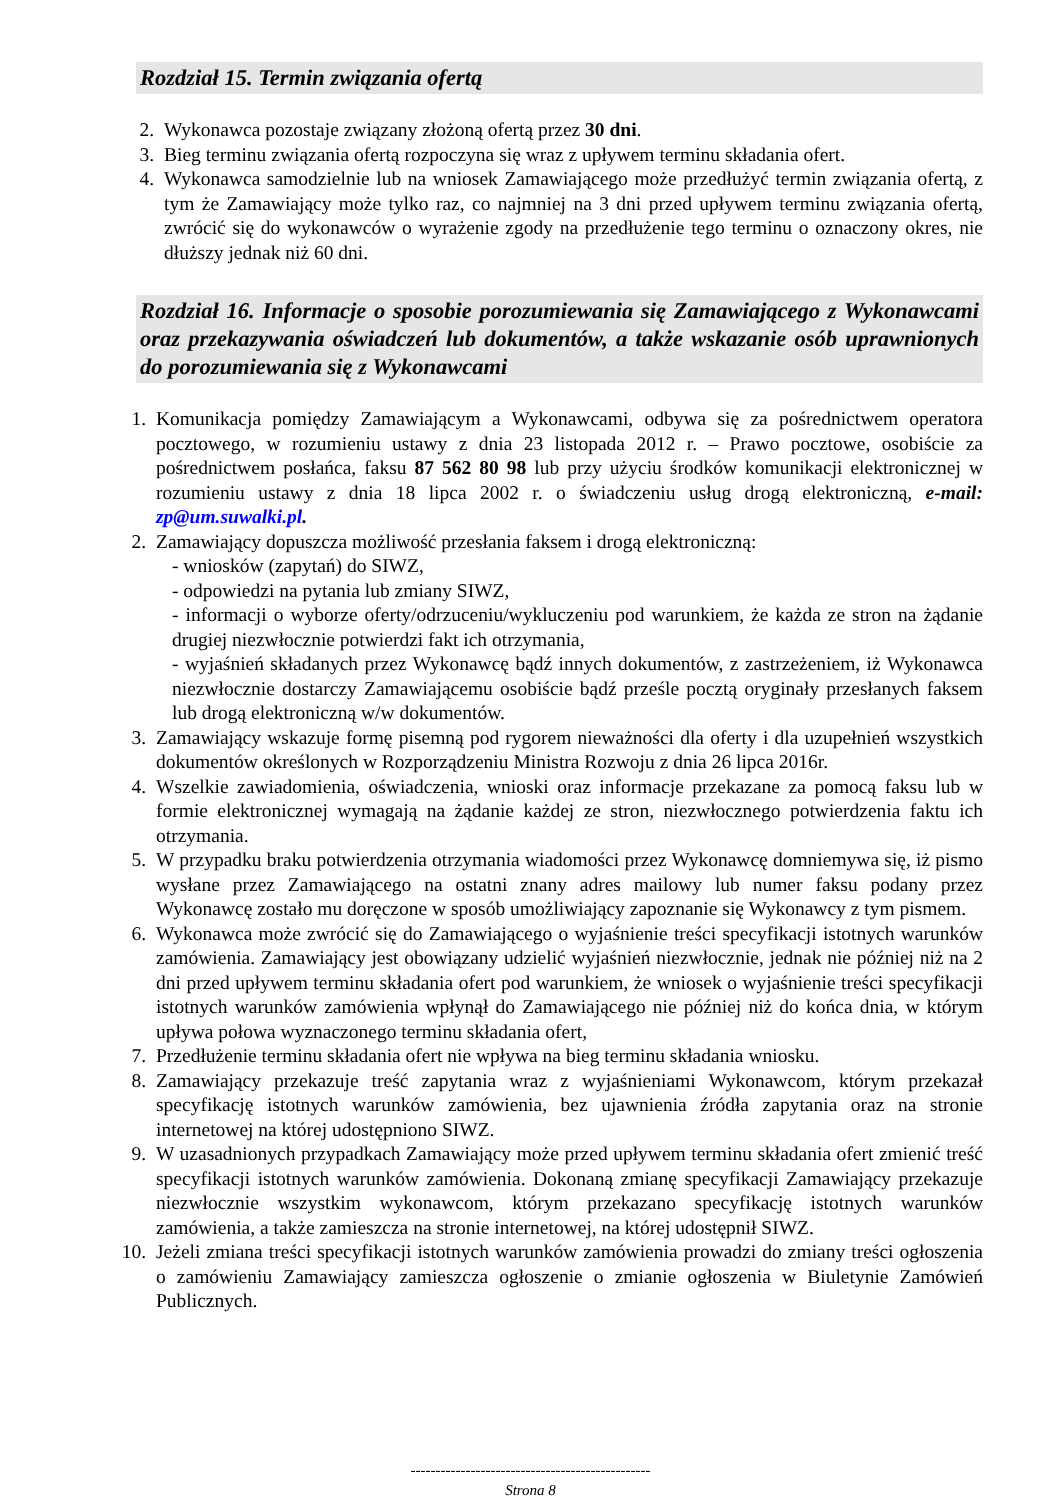Rozdział 15. Termin związania ofertą
2. Wykonawca pozostaje związany złożoną ofertą przez 30 dni.
3. Bieg terminu związania ofertą rozpoczyna się wraz z upływem terminu składania ofert.
4. Wykonawca samodzielnie lub na wniosek Zamawiającego może przedłużyć termin związania ofertą, z tym że Zamawiający może tylko raz, co najmniej na 3 dni przed upływem terminu związania ofertą, zwrócić się do wykonawców o wyrażenie zgody na przedłużenie tego terminu o oznaczony okres, nie dłuższy jednak niż 60 dni.
Rozdział 16. Informacje o sposobie porozumiewania się Zamawiającego z Wykonawcami oraz przekazywania oświadczeń lub dokumentów, a także wskazanie osób uprawnionych do porozumiewania się z Wykonawcami
1. Komunikacja pomiędzy Zamawiającym a Wykonawcami, odbywa się za pośrednictwem operatora pocztowego, w rozumieniu ustawy z dnia 23 listopada 2012 r. – Prawo pocztowe, osobiście za pośrednictwem posłańca, faksu 87 562 80 98 lub przy użyciu środków komunikacji elektronicznej w rozumieniu ustawy z dnia 18 lipca 2002 r. o świadczeniu usług drogą elektroniczną, e-mail: zp@um.suwalki.pl.
2. Zamawiający dopuszcza możliwość przesłania faksem i drogą elektroniczną:
- wniosków (zapytań) do SIWZ,
- odpowiedzi na pytania lub zmiany SIWZ,
- informacji o wyborze oferty/odrzuceniu/wykluczeniu pod warunkiem, że każda ze stron na żądanie drugiej niezwłocznie potwierdzi fakt ich otrzymania,
- wyjaśnień składanych przez Wykonawcę bądź innych dokumentów, z zastrzeżeniem, iż Wykonawca niezwłocznie dostarczy Zamawiającemu osobiście bądź prześle pocztą oryginały przesłanych faksem lub drogą elektroniczną w/w dokumentów.
3. Zamawiający wskazuje formę pisemną pod rygorem nieważności dla oferty i dla uzupełnień wszystkich dokumentów określonych w Rozporządzeniu Ministra Rozwoju z dnia 26 lipca 2016r.
4. Wszelkie zawiadomienia, oświadczenia, wnioski oraz informacje przekazane za pomocą faksu lub w formie elektronicznej wymagają na żądanie każdej ze stron, niezwłocznego potwierdzenia faktu ich otrzymania.
5. W przypadku braku potwierdzenia otrzymania wiadomości przez Wykonawcę domniemywa się, iż pismo wysłane przez Zamawiającego na ostatni znany adres mailowy lub numer faksu podany przez Wykonawcę zostało mu doręczone w sposób umożliwiający zapoznanie się Wykonawcy z tym pismem.
6. Wykonawca może zwrócić się do Zamawiającego o wyjaśnienie treści specyfikacji istotnych warunków zamówienia. Zamawiający jest obowiązany udzielić wyjaśnień niezwłocznie, jednak nie później niż na 2 dni przed upływem terminu składania ofert pod warunkiem, że wniosek o wyjaśnienie treści specyfikacji istotnych warunków zamówienia wpłynął do Zamawiającego nie później niż do końca dnia, w którym upływa połowa wyznaczonego terminu składania ofert,
7. Przedłużenie terminu składania ofert nie wpływa na bieg terminu składania wniosku.
8. Zamawiający przekazuje treść zapytania wraz z wyjaśnieniami Wykonawcom, którym przekazał specyfikację istotnych warunków zamówienia, bez ujawnienia źródła zapytania oraz na stronie internetowej na której udostępniono SIWZ.
9. W uzasadnionych przypadkach Zamawiający może przed upływem terminu składania ofert zmienić treść specyfikacji istotnych warunków zamówienia. Dokonaną zmianę specyfikacji Zamawiający przekazuje niezwłocznie wszystkim wykonawcom, którym przekazano specyfikację istotnych warunków zamówienia, a także zamieszcza na stronie internetowej, na której udostępnił SIWZ.
10. Jeżeli zmiana treści specyfikacji istotnych warunków zamówienia prowadzi do zmiany treści ogłoszenia o zamówieniu Zamawiający zamieszcza ogłoszenie o zmianie ogłoszenia w Biuletynie Zamówień Publicznych.
------------------------------------------------
Strona 8